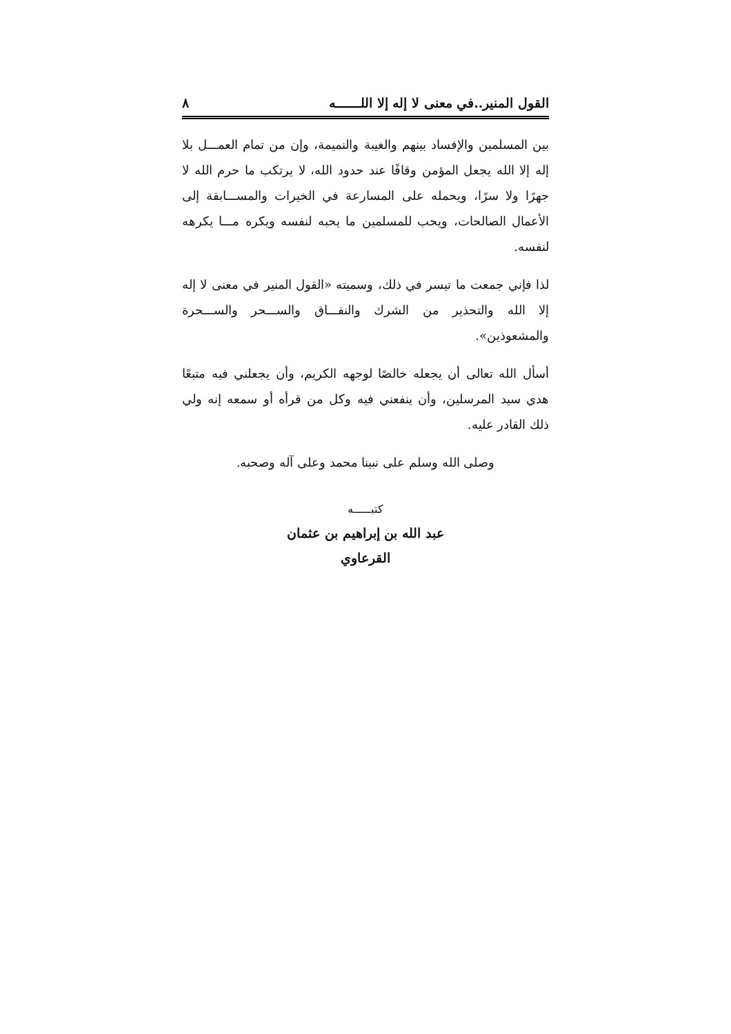القول المنير..في معنى لا إله إلا اللــــــه ٨
بين المسلمين والإفساد بينهم والغيبة والنميمة، وإن من تمام العمـــل بلا إله إلا الله يجعل المؤمن وقافًا عند حدود الله، لا يرتكب ما حرم الله لا جهرًا ولا سرًا، ويحمله على المسارعة في الخيرات والمســـابقة إلى الأعمال الصالحات، ويحب للمسلمين ما يحبه لنفسه ويكره مـــا يكرهه لنفسه.
لذا فإني جمعت ما تيسر في ذلك، وسميته «القول المنير في معنى لا إله إلا الله والتحذير من الشرك والنفـــاق والســـحر والســـحرة والمشعوذين».
أسأل الله تعالى أن يجعله خالصًا لوجهه الكريم، وأن يجعلني فيه متبعًا هدي سيد المرسلين، وأن ينفعني فيه وكل من قرأه أو سمعه إنه ولي ذلك القادر عليه.
وصلى الله وسلم على نبينا محمد وعلى آله وصحبه.
كتبـــــه
عبد الله بن إبراهيم بن عثمان
القرعاوي